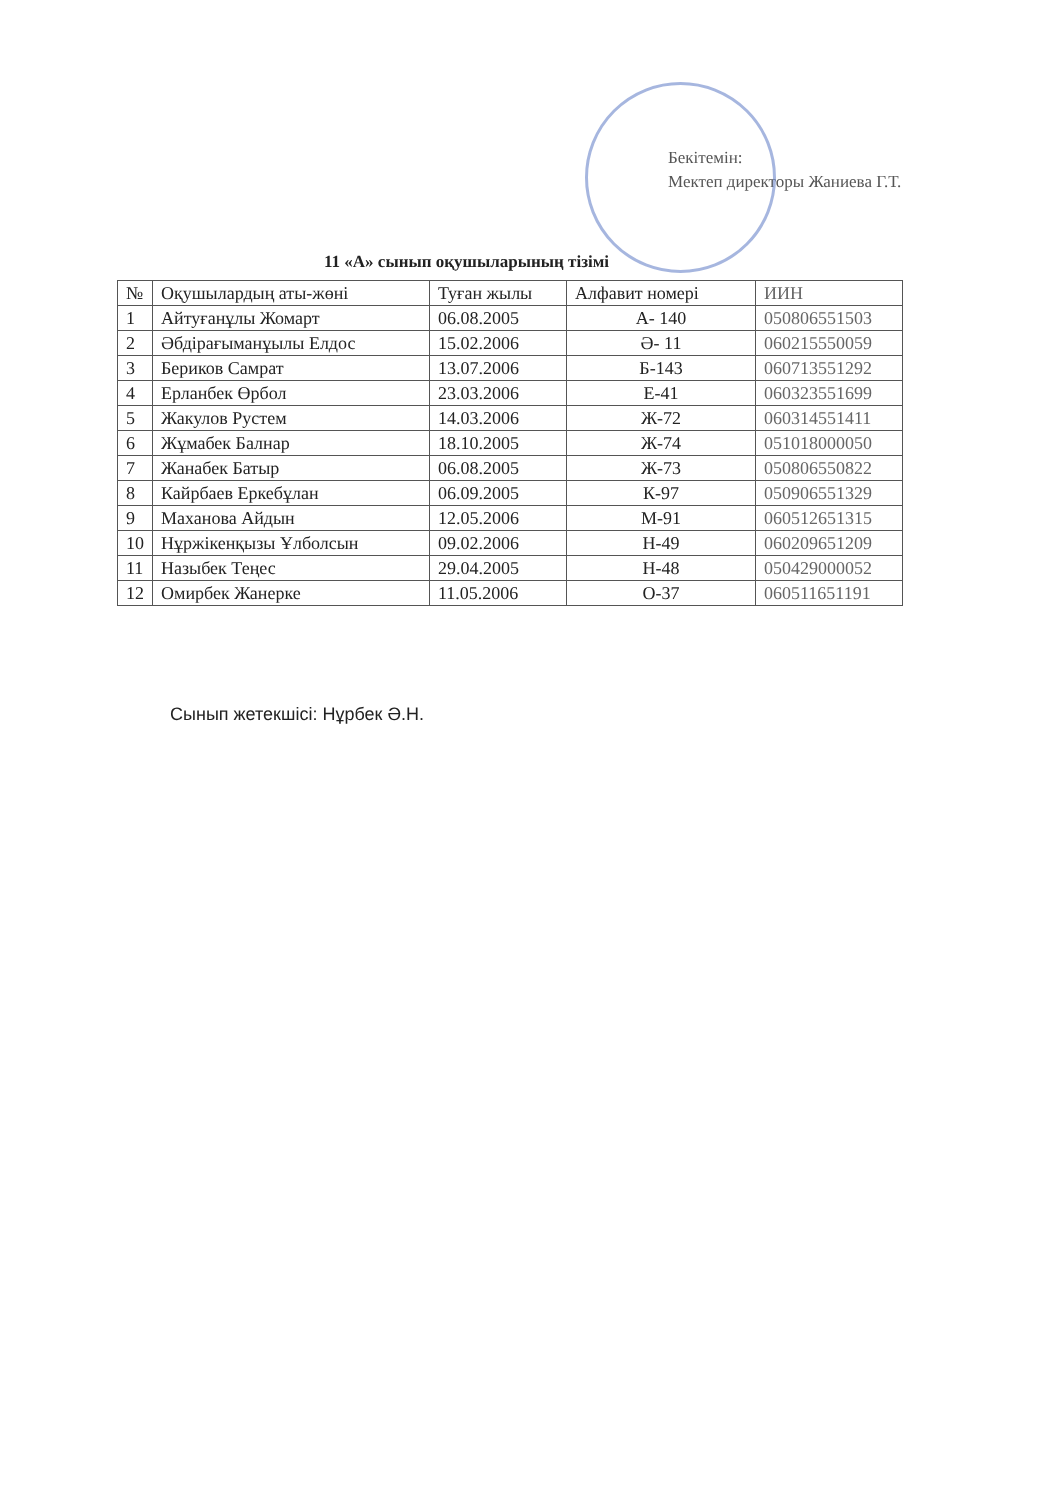Бекітемін:
Мектеп директоры Жаниева Г.Т.
11 «А» сынып оқушыларының тізімі
| № | Оқушылардың аты-жөні | Туған жылы | Алфавит номері | ИИН |
| 1 | Айтуғанұлы Жомарт | 06.08.2005 | А- 140 | 050806551503 |
| 2 | Әбдірағыманұылы Елдос | 15.02.2006 | Ә- 11 | 060215550059 |
| 3 | Бериков Самрат | 13.07.2006 | Б-143 | 060713551292 |
| 4 | Ерланбек Өрбол | 23.03.2006 | Е-41 | 060323551699 |
| 5 | Жакулов Рустем | 14.03.2006 | Ж-72 | 060314551411 |
| 6 | Жұмабек Балнар | 18.10.2005 | Ж-74 | 051018000050 |
| 7 | Жанабек Батыр | 06.08.2005 | Ж-73 | 050806550822 |
| 8 | Кайрбаев Еркебұлан | 06.09.2005 | К-97 | 050906551329 |
| 9 | Маханова Айдын | 12.05.2006 | М-91 | 060512651315 |
| 10 | Нұржікенқызы Ұлболсын | 09.02.2006 | Н-49 | 060209651209 |
| 11 | Назыбек Теңес | 29.04.2005 | Н-48 | 050429000052 |
| 12 | Омирбек Жанерке | 11.05.2006 | О-37 | 060511651191 |
Сынып жетекшісі: Нұрбек Ә.Н.